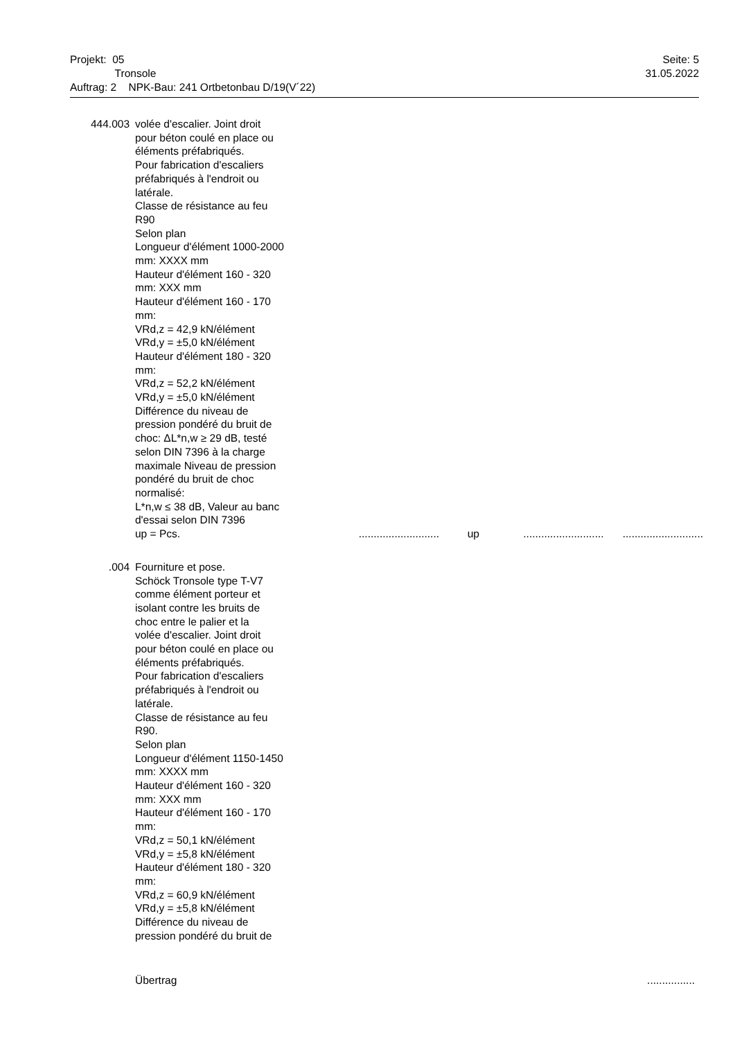Projekt: 05
Tronsole
Auftrag: 2 NPK-Bau: 241 Ortbetonbau D/19(V´22)
Seite: 5
31.05.2022
444.003 volée d'escalier. Joint droit
pour béton coulé en place ou
éléments préfabriqués.
Pour fabrication d'escaliers
préfabriqués à l'endroit ou
latérale.
Classe de résistance au feu
R90
Selon plan
Longueur d'élément 1000-2000
mm: XXXX mm
Hauteur d'élément 160 - 320
mm: XXX mm
Hauteur d'élément 160 - 170
mm:
VRd,z = 42,9 kN/élément
VRd,y = ±5,0 kN/élément
Hauteur d'élément 180 - 320
mm:
VRd,z = 52,2 kN/élément
VRd,y = ±5,0 kN/élément
Différence du niveau de
pression pondéré du bruit de
choc: ΔL*n,w ≥ 29 dB, testé
selon DIN 7396 à la charge
maximale Niveau de pression
pondéré du bruit de choc
normalisé:
L*n,w ≤ 38 dB, Valeur au banc
d'essai selon DIN 7396
up = Pcs.
........................... up......................................................
.004 Fourniture et pose.
Schöck Tronsole type T-V7
comme élément porteur et
isolant contre les bruits de
choc entre le palier et la
volée d'escalier. Joint droit
pour béton coulé en place ou
éléments préfabriqués.
Pour fabrication d'escaliers
préfabriqués à l'endroit ou
latérale.
Classe de résistance au feu
R90.
Selon plan
Longueur d'élément 1150-1450
mm: XXXX mm
Hauteur d'élément 160 - 320
mm: XXX mm
Hauteur d'élément 160 - 170
mm:
VRd,z = 50,1 kN/élément
VRd,y = ±5,8 kN/élément
Hauteur d'élément 180 - 320
mm:
VRd,z = 60,9 kN/élément
VRd,y = ±5,8 kN/élément
Différence du niveau de
pression pondéré du bruit de
Übertrag................